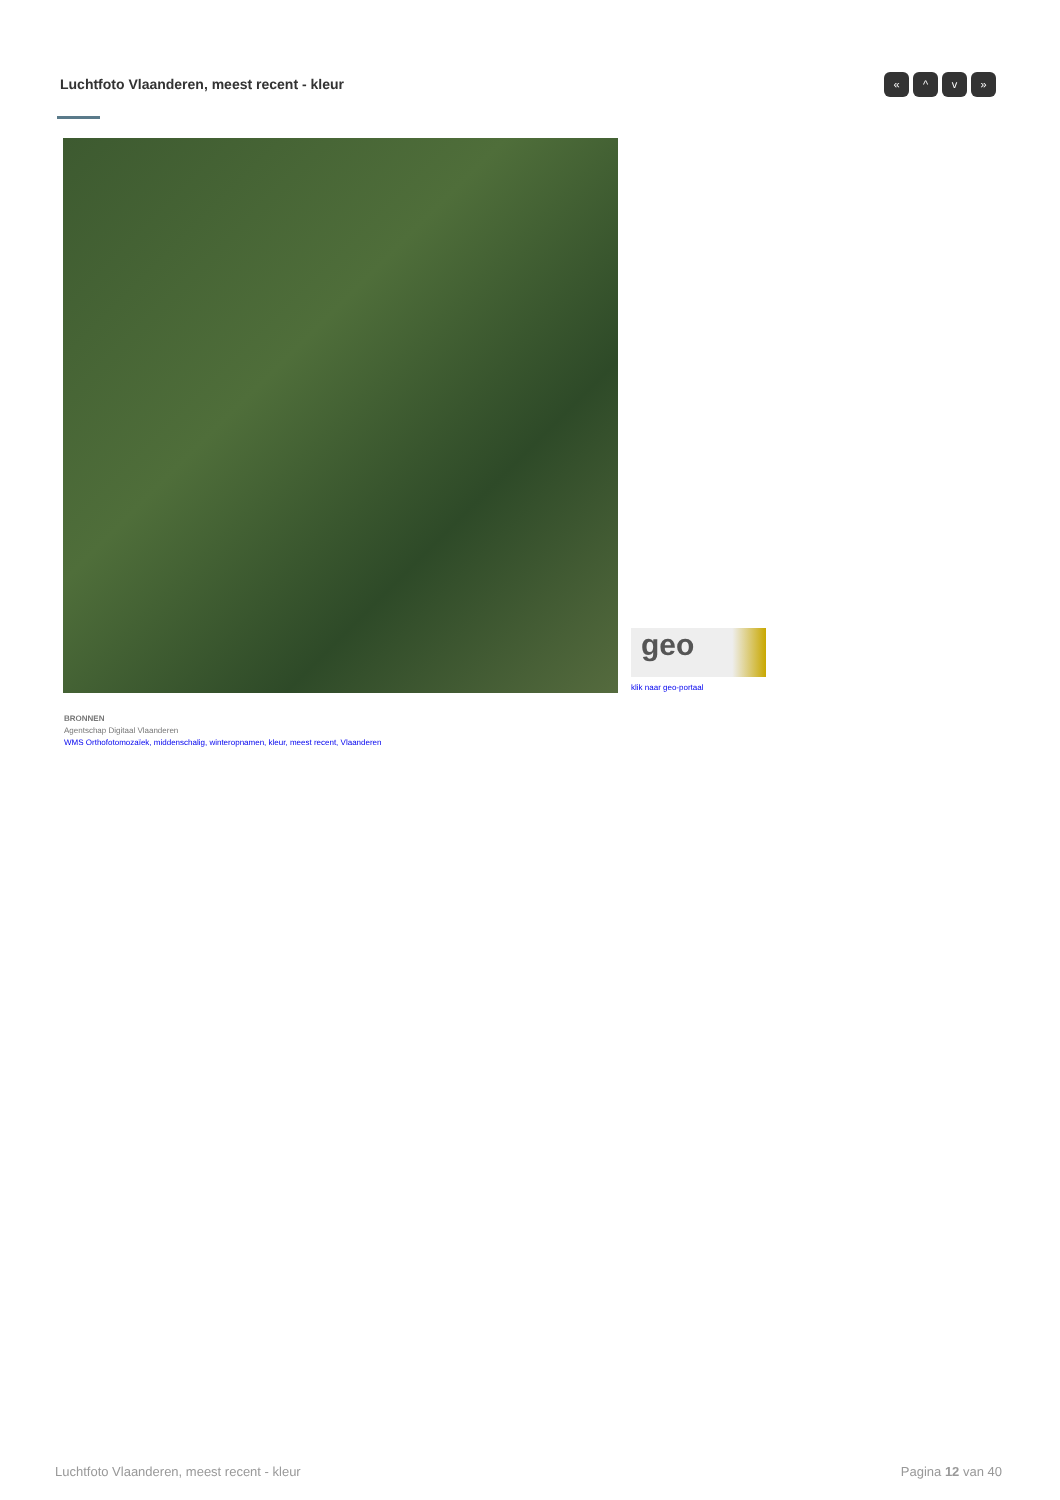Luchtfoto Vlaanderen, meest recent - kleur
« ^ v »
geo
klik naar geo-portaal
BRONNEN
Agentschap Digitaal Vlaanderen
WMS Orthofotomozaïek, middenschalig, winteropnamen, kleur, meest recent, Vlaanderen
Luchtfoto Vlaanderen, meest recent - kleur
Pagina 12 van 40